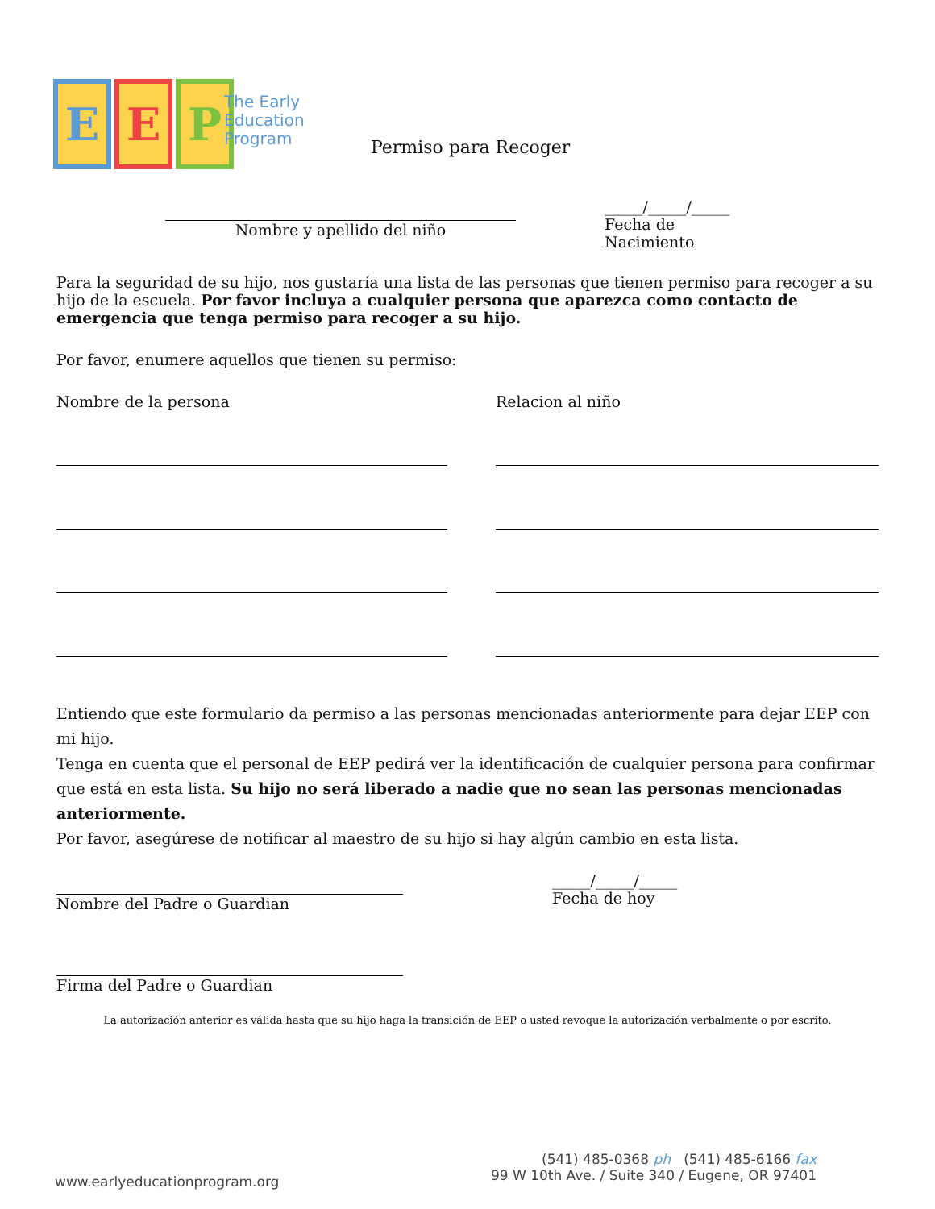E E P
The Early
Education
Program
Permiso para Recoger
Nombre y apellido del niño _____/_____/_____
Fecha de Nacimiento
Para la seguridad de su hijo, nos gustaría una lista de las personas que tienen permiso para recoger a su hijo de la escuela. Por favor incluya a cualquier persona que aparezca como contacto de emergencia que tenga permiso para recoger a su hijo.
Por favor, enumere aquellos que tienen su permiso:
Nombre de la persona Relacion al niño
Entiendo que este formulario da permiso a las personas mencionadas anteriormente para dejar EEP con mi hijo.
Tenga en cuenta que el personal de EEP pedirá ver la identificación de cualquier persona para confirmar que está en esta lista. Su hijo no será liberado a nadie que no sean las personas mencionadas anteriormente.
Por favor, asegúrese de notificar al maestro de su hijo si hay algún cambio en esta lista.
Nombre del Padre o Guardian _____/_____/_____
Fecha de hoy
Firma del Padre o Guardian
La autorización anterior es válida hasta que su hijo haga la transición de EEP o usted revoque la autorización verbalmente o por escrito.
(541) 485-0368 ph (541) 485-6166 fax
99 W 10th Ave. / Suite 340 / Eugene, OR 97401
www.earlyeducationprogram.org